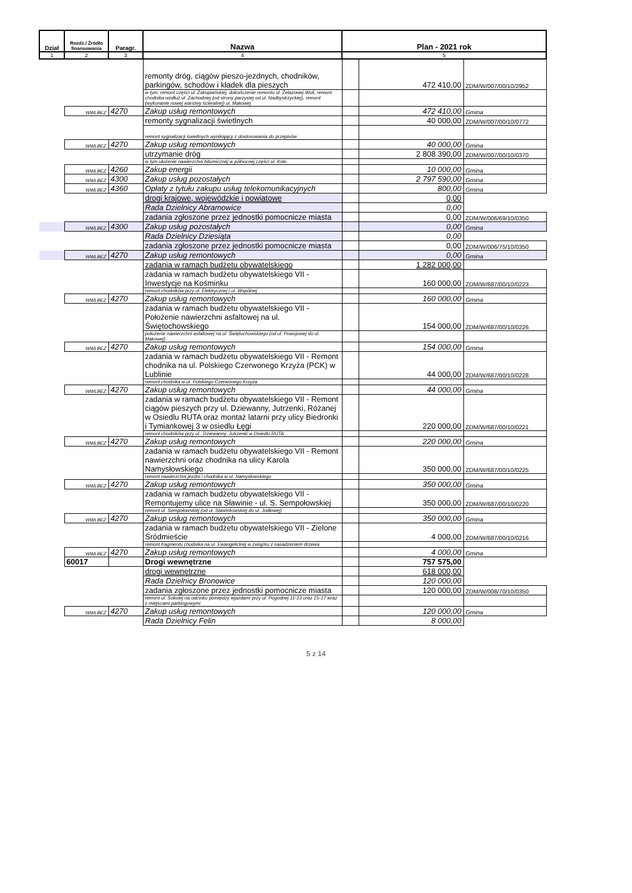| Dział | Rozdz./ Źródło finansowania | Paragr. | Nazwa | Plan - 2021 rok | | |
| --- | --- | --- | --- | --- | --- | --- |
| 1 | 2 | 3 | 4 | 5 | | |
| | | | remonty dróg, ciągów pieszo-jezdnych, chodników, parkingów, schodów i kładek dla pieszych | | 472 410,00 | ZDM/W/007/00/10/2952 |
| | | | w tym: remont części ul. Zakopiańskiej, dokończenie remontu ul. Żelazowej Woli, remont chodnika wzdłuż ul. Zachodniej (od strony parzystej od ul. Nadbystrzyckiej), remont (wykonanie nowej warstwy ścieralnej) ul. Makowej | | | |
| | WWLBEZ | 4270 | Zakup usług remontowych | | 472 410,00 | Gmina |
| | | | remonty sygnalizacji świetlnych | | 40 000,00 | ZDM/W/007/00/10/0772 |
| | | | remont sygnalizacji świetlnych wynikający z dostosowania do przepisów | | | |
| | WWLBEZ | 4270 | Zakup usług remontowych | | 40 000,00 | Gmina |
| | | | utrzymanie dróg | | 2 808 390,00 | ZDM/W/007/00/10/0370 |
| | | | w tym ułożenie nawierzchni bitumicznej w północnej części ul. Koło | | | |
| | WWLBEZ | 4260 | Zakup energii | | 10 000,00 | Gmina |
| | WWLBEZ | 4300 | Zakup usług pozostałych | | 2 797 590,00 | Gmina |
| | WWLBEZ | 4360 | Opłaty z tytułu zakupu usług telekomunikacyjnych | | 800,00 | Gmina |
| | | | drogi krajowe, wojewódzkie i powiatowe | | 0,00 | |
| | | | Rada Dzielnicy Abramowice | | 0,00 | |
| | | | zadania zgłoszone przez jednostki pomocnicze miasta | | 0,00 | ZDM/W/006/69/10/0350 |
| | WWLBEZ | 4300 | Zakup usług pozostałych | | 0,00 | Gmina |
| | | | Rada Dzielnicy Dziesiąta | | 0,00 | |
| | | | zadania zgłoszone przez jednostki pomocnicze miasta | | 0,00 | ZDM/W/006/75/10/0350 |
| | WWLBEZ | 4270 | Zakup usług remontowych | | 0,00 | Gmina |
| | | | zadania w ramach budżetu obywatelskiego | | 1 282 000,00 | |
| | | | zadania w ramach budżetu obywatelskiego VII - Inwestycje na Kośminku | | 160 000,00 | ZDM/W/687/00/10/0223 |
| | | | remont chodników przy ul. Elektrycznej i ul. Wspólnej | | | |
| | WWLBEZ | 4270 | Zakup usług remontowych | | 160 000,00 | Gmina |
| | | | zadania w ramach budżetu obywatelskiego VII - Położenie nawierzchni asfaltowej na ul. Świętochowskiego | | 154 000,00 | ZDM/W/687/00/10/0226 |
| | | | położenie nawierzchni asfaltowej na ul. Świętochowskiego (od ul. Powojowej do ul. Makowej) | | | |
| | WWLBEZ | 4270 | Zakup usług remontowych | | 154 000,00 | Gmina |
| | | | zadania w ramach budżetu obywatelskiego VII - Remont chodnika na ul. Polskiego Czerwonego Krzyża (PCK) w Lublinie | | 44 000,00 | ZDM/W/687/00/10/0228 |
| | | | remont chodnika w ul. Polskiego Czerwonego Krzyża | | | |
| | WWLBEZ | 4270 | Zakup usług remontowych | | 44 000,00 | Gmina |
| | | | zadania w ramach budżetu obywatelskiego VII - Remont ciągów pieszych przy ul. Dziewanny, Jutrzenki, Różanej w Osiedlu RUTA oraz montaż latarni przy ulicy Biedronki i Tymiankowej 3 w osiedlu Łęgi | | 220 000,00 | ZDM/W/687/00/10/0221 |
| | | | remont chodników przy ul.: Dziewanny, Jutrzenki w Osiedlu RUTA | | | |
| | WWLBEZ | 4270 | Zakup usług remontowych | | 220 000,00 | Gmina |
| | | | zadania w ramach budżetu obywatelskiego VII - Remont nawierzchni oraz chodnika na ulicy Karola Namysłowskiego | | 350 000,00 | ZDM/W/687/00/10/0225 |
| | | | remont nawierzchni jezdni i chodnika w ul. Namysłowskiego | | | |
| | WWLBEZ | 4270 | Zakup usług remontowych | | 350 000,00 | Gmina |
| | | | zadania w ramach budżetu obywatelskiego VII - Remontujemy ulice na Sławinie - ul. S. Sempołowskiej | | 350 000,00 | ZDM/W/687/00/10/0220 |
| | | | remont ul. Sempołowskiej (od ul. Sławinkowskiej do ul. Jodłowej) | | | |
| | WWLBEZ | 4270 | Zakup usług remontowych | | 350 000,00 | Gmina |
| | | | zadania w ramach budżetu obywatelskiego VII - Zielone Śródmieście | | 4 000,00 | ZDM/W/687/00/10/0216 |
| | | | remont fragmentu chodnika na ul. Ewangelickiej w związku z nasadzeniem drzewa | | | |
| | WWLBEZ | 4270 | Zakup usług remontowych | | 4 000,00 | Gmina |
| | 60017 | | Drogi wewnętrzne | | 757 575,00 | |
| | | | drogi wewnętrzne | | 618 000,00 | |
| | | | Rada Dzielnicy Bronowice | | 120 000,00 | |
| | | | zadania zgłoszone przez jednostki pomocnicze miasta | | 120 000,00 | ZDM/W/008/70/10/0350 |
| | | | remont ul. Sokolej na odcinku pomiędzy wjazdami przy ul. Pogodnej 11-13 oraz 15-17 wraz z miejscami parkingowymi | | | |
| | WWLBEZ | 4270 | Zakup usług remontowych | | 120 000,00 | Gmina |
| | | | Rada Dzielnicy Felin | | 8 000,00 | |
5 z 14